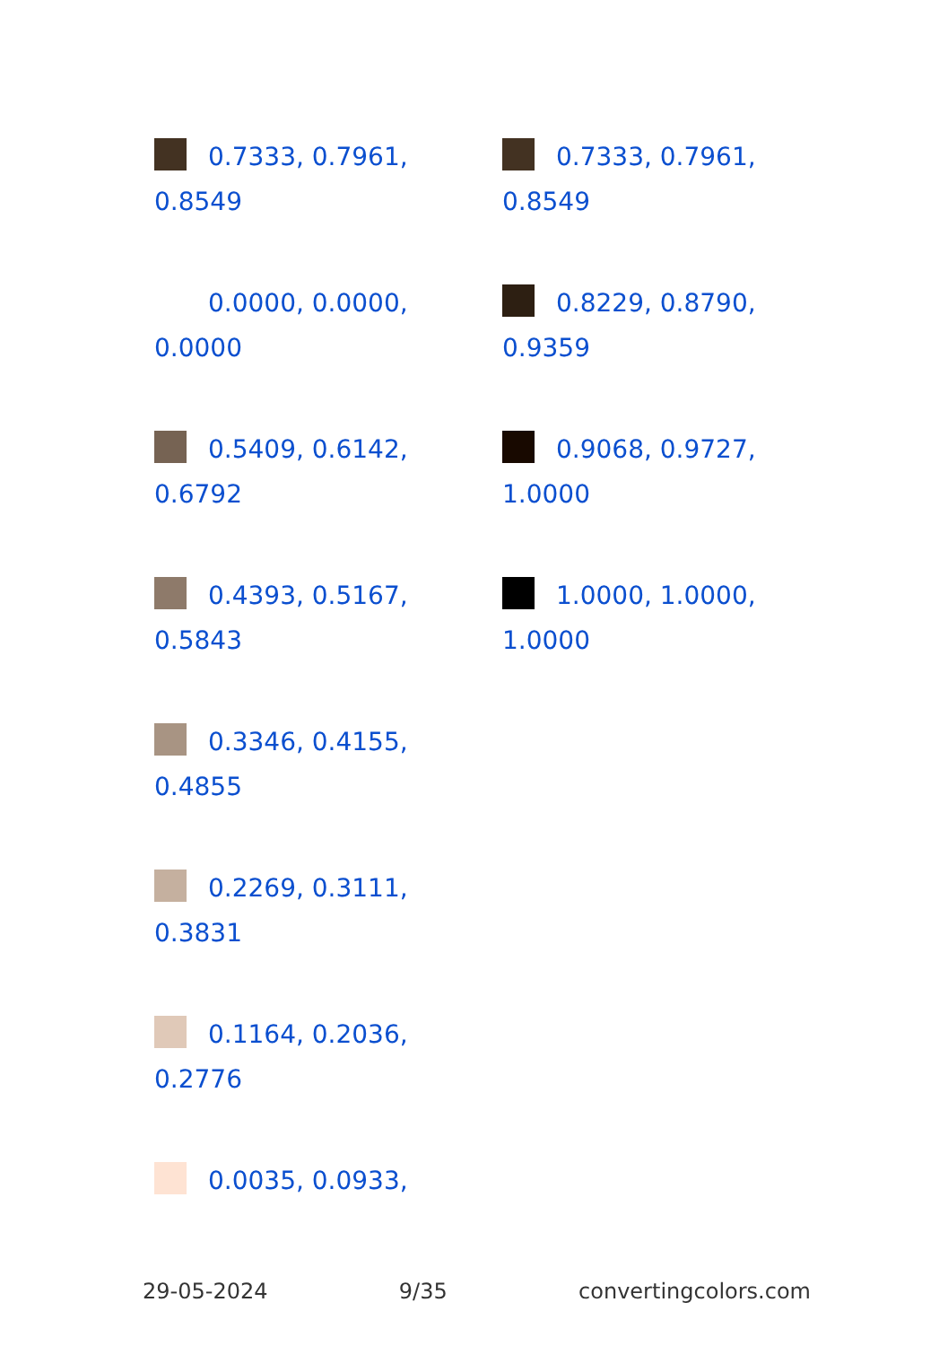0.7333, 0.7961, 0.8549
0.0000, 0.0000, 0.0000
0.5409, 0.6142, 0.6792
0.4393, 0.5167, 0.5843
0.3346, 0.4155, 0.4855
0.2269, 0.3111, 0.3831
0.1164, 0.2036, 0.2776
0.0035, 0.0933,
0.7333, 0.7961, 0.8549
0.8229, 0.8790, 0.9359
0.9068, 0.9727, 1.0000
1.0000, 1.0000, 1.0000
29-05-2024 9/35 convertingcolors.com